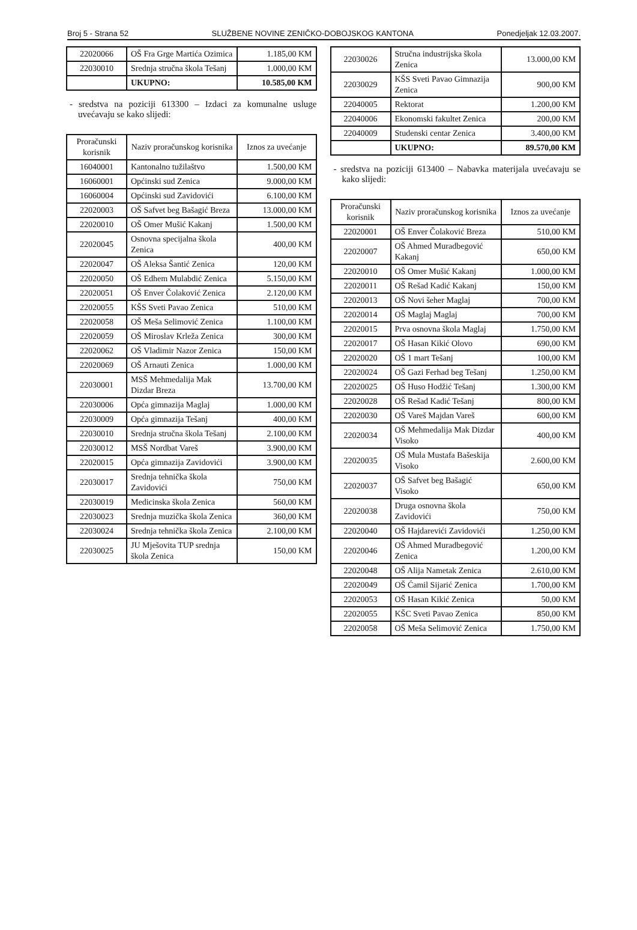Broj 5 - Strana 52 SLUŽBENE NOVINE ZENIČKO-DOBOJSKOG KANTONA Ponedjeljak 12.03.2007.
| 22020066 | OŠ Fra Grge Martića Ozimica | 1.185,00 KM |
| 22030010 | Srednja stručna škola Tešanj | 1.000,00 KM |
| | UKUPNO: | 10.585,00 KM |
- sredstva na poziciji 613300 – Izdaci za komunalne usluge uvećavaju se kako slijedi:
| Proračunski korisnik | Naziv proračunskog korisnika | Iznos za uvećanje |
| --- | --- | --- |
| 16040001 | Kantonalno tužilaštvo | 1.500,00 KM |
| 16060001 | Općinski sud Zenica | 9.000,00 KM |
| 16060004 | Općinski sud Zavidovići | 6.100,00 KM |
| 22020003 | OŠ Safvet beg Bašagić Breza | 13.000,00 KM |
| 22020010 | OŠ Omer Mušić Kakanj | 1.500,00 KM |
| 22020045 | Osnovna specijalna škola Zenica | 400,00 KM |
| 22020047 | OŠ Aleksa Šantić Zenica | 120,00 KM |
| 22020050 | OŠ Edhem Mulabdić Zenica | 5.150,00 KM |
| 22020051 | OŠ Enver Čolaković Zenica | 2.120,00 KM |
| 22020055 | KŠS Sveti Pavao Zenica | 510,00 KM |
| 22020058 | OŠ Meša Selimović Zenica | 1.100,00 KM |
| 22020059 | OŠ Miroslav Krleža Zenica | 300,00 KM |
| 22020062 | OŠ Vladimir Nazor Zenica | 150,00 KM |
| 22020069 | OŠ Arnauti Zenica | 1.000,00 KM |
| 22030001 | MSŠ Mehmedalija Mak Dizdar Breza | 13.700,00 KM |
| 22030006 | Opća gimnazija Maglaj | 1.000,00 KM |
| 22030009 | Opća gimnazija Tešanj | 400,00 KM |
| 22030010 | Srednja stručna škola Tešanj | 2.100,00 KM |
| 22030012 | MSŠ Nordbat Vareš | 3.900,00 KM |
| 22020015 | Opća gimnazija Zavidovići | 3.900,00 KM |
| 22030017 | Srednja tehnička škola Zavidovići | 750,00 KM |
| 22030019 | Medicinska škola Zenica | 560,00 KM |
| 22030023 | Srednja muzička škola Zenica | 360,00 KM |
| 22030024 | Srednja tehnička škola Zenica | 2.100,00 KM |
| 22030025 | JU Mješovita TUP srednja škola Zenica | 150,00 KM |
| 22030026 | Stručna industrijska škola Zenica | 13.000,00 KM |
| 22030029 | KŠS Sveti Pavao Gimnazija Zenica | 900,00 KM |
| 22040005 | Rektorat | 1.200,00 KM |
| 22040006 | Ekonomski fakultet Zenica | 200,00 KM |
| 22040009 | Studenski centar Zenica | 3.400,00 KM |
| | UKUPNO: | 89.570,00 KM |
- sredstva na poziciji 613400 – Nabavka materijala uvećavaju se kako slijedi:
| Proračunski korisnik | Naziv proračunskog korisnika | Iznos za uvećanje |
| --- | --- | --- |
| 22020001 | OŠ Enver Čolaković Breza | 510,00 KM |
| 22020007 | OŠ Ahmed Muradbegović Kakanj | 650,00 KM |
| 22020010 | OŠ Omer Mušić Kakanj | 1.000,00 KM |
| 22020011 | OŠ Rešad Kadić Kakanj | 150,00 KM |
| 22020013 | OŠ Novi šeher Maglaj | 700,00 KM |
| 22020014 | OŠ Maglaj Maglaj | 700,00 KM |
| 22020015 | Prva osnovna škola Maglaj | 1.750,00 KM |
| 22020017 | OŠ Hasan Kikić Olovo | 690,00 KM |
| 22020020 | OŠ 1 mart Tešanj | 100,00 KM |
| 22020024 | OŠ Gazi Ferhad beg Tešanj | 1.250,00 KM |
| 22020025 | OŠ Huso Hodžić Tešanj | 1.300,00 KM |
| 22020028 | OŠ Rešad Kadić Tešanj | 800,00 KM |
| 22020030 | OŠ Vareš Majdan Vareš | 600,00 KM |
| 22020034 | OŠ Mehmedalija Mak Dizdar Visoko | 400,00 KM |
| 22020035 | OŠ Mula Mustafa Bašeskija Visoko | 2.600,00 KM |
| 22020037 | OŠ Safvet beg Bašagić Visoko | 650,00 KM |
| 22020038 | Druga osnovna škola Zavidovići | 750,00 KM |
| 22020040 | OŠ Hajdarevići Zavidovići | 1.250,00 KM |
| 22020046 | OŠ Ahmed Muradbegović Zenica | 1.200,00 KM |
| 22020048 | OŠ Alija Nametak Zenica | 2.610,00 KM |
| 22020049 | OŠ Ćamil Sijarić Zenica | 1.700,00 KM |
| 22020053 | OŠ Hasan Kikić Zenica | 50,00 KM |
| 22020055 | KŠC Sveti Pavao Zenica | 850,00 KM |
| 22020058 | OŠ Meša Selimović Zenica | 1.750,00 KM |